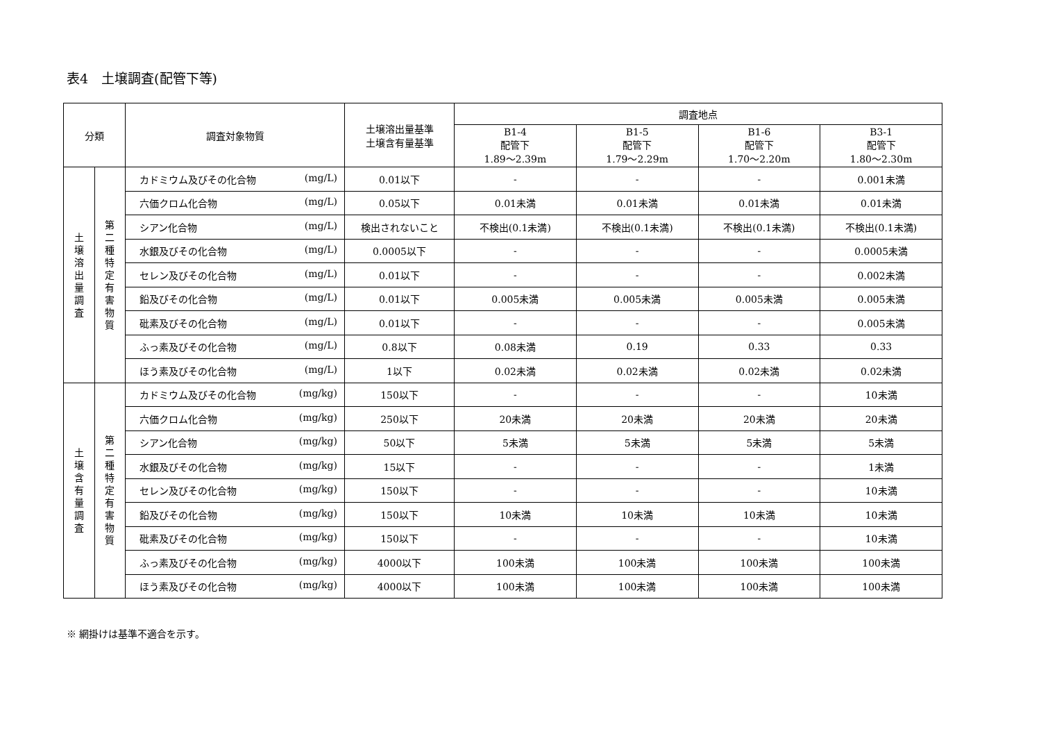表4　土壌調査(配管下等)
| 分類 | | 調査対象物質 | 土壌溶出量基準 土壌含有量基準 | 調査地点 | | | |
| --- | --- | --- | --- | --- | --- | --- | --- |
| | | | | B1-4 配管下 1.89～2.39m | B1-5 配管下 1.79～2.29m | B1-6 配管下 1.70～2.20m | B3-1 配管下 1.80～2.30m |
| 土 壌 溶 出 量 調 査 | 第 二 種 特 定 有 害 物 質 | カドミウム及びその化合物 (mg/L) | 0.01以下 | - | - | - | 0.001未満 |
| | | 六価クロム化合物 (mg/L) | 0.05以下 | 0.01未満 | 0.01未満 | 0.01未満 | 0.01未満 |
| | | シアン化合物 (mg/L) | 検出されないこと | 不検出(0.1未満) | 不検出(0.1未満) | 不検出(0.1未満) | 不検出(0.1未満) |
| | | 水銀及びその化合物 (mg/L) | 0.0005以下 | - | - | - | 0.0005未満 |
| | | セレン及びその化合物 (mg/L) | 0.01以下 | - | - | - | 0.002未満 |
| | | 鉛及びその化合物 (mg/L) | 0.01以下 | 0.005未満 | 0.005未満 | 0.005未満 | 0.005未満 |
| | | 砒素及びその化合物 (mg/L) | 0.01以下 | - | - | - | 0.005未満 |
| | | ふっ素及びその化合物 (mg/L) | 0.8以下 | 0.08未満 | 0.19 | 0.33 | 0.33 |
| | | ほう素及びその化合物 (mg/L) | 1以下 | 0.02未満 | 0.02未満 | 0.02未満 | 0.02未満 |
| 土 壌 含 有 量 調 査 | 第 二 種 特 定 有 害 物 質 | カドミウム及びその化合物 (mg/kg) | 150以下 | - | - | - | 10未満 |
| | | 六価クロム化合物 (mg/kg) | 250以下 | 20未満 | 20未満 | 20未満 | 20未満 |
| | | シアン化合物 (mg/kg) | 50以下 | 5未満 | 5未満 | 5未満 | 5未満 |
| | | 水銀及びその化合物 (mg/kg) | 15以下 | - | - | - | 1未満 |
| | | セレン及びその化合物 (mg/kg) | 150以下 | - | - | - | 10未満 |
| | | 鉛及びその化合物 (mg/kg) | 150以下 | 10未満 | 10未満 | 10未満 | 10未満 |
| | | 砒素及びその化合物 (mg/kg) | 150以下 | - | - | - | 10未満 |
| | | ふっ素及びその化合物 (mg/kg) | 4000以下 | 100未満 | 100未満 | 100未満 | 100未満 |
| | | ほう素及びその化合物 (mg/kg) | 4000以下 | 100未満 | 100未満 | 100未満 | 100未満 |
※ 網掛けは基準不適合を示す。